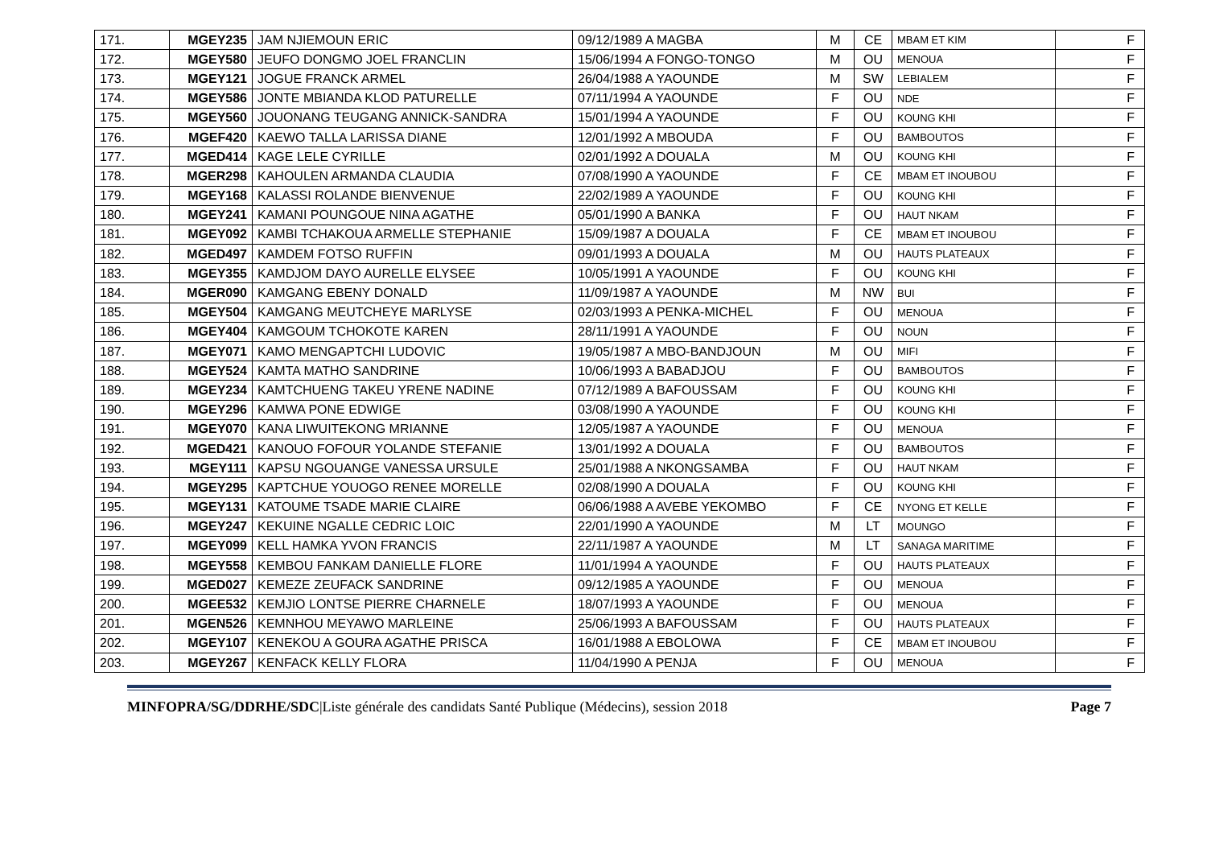| 171. | MGEY235 | JAM NJIEMOUN ERIC | 09/12/1989 A MAGBA | M | CE | MBAM ET KIM | F |
| 172. | MGEY580 | JEUFO DONGMO JOEL FRANCLIN | 15/06/1994 A FONGO-TONGO | M | OU | MENOUA | F |
| 173. | MGEY121 | JOGUE FRANCK ARMEL | 26/04/1988 A YAOUNDE | M | SW | LEBIALEM | F |
| 174. | MGEY586 | JONTE MBIANDA KLOD PATURELLE | 07/11/1994 A YAOUNDE | F | OU | NDE | F |
| 175. | MGEY560 | JOUONANG TEUGANG ANNICK-SANDRA | 15/01/1994 A YAOUNDE | F | OU | KOUNG KHI | F |
| 176. | MGEF420 | KAEWO TALLA LARISSA DIANE | 12/01/1992 A MBOUDA | F | OU | BAMBOUTOS | F |
| 177. | MGED414 | KAGE LELE CYRILLE | 02/01/1992 A DOUALA | M | OU | KOUNG KHI | F |
| 178. | MGER298 | KAHOULEN ARMANDA CLAUDIA | 07/08/1990 A YAOUNDE | F | CE | MBAM ET INOUBOU | F |
| 179. | MGEY168 | KALASSI ROLANDE BIENVENUE | 22/02/1989 A YAOUNDE | F | OU | KOUNG KHI | F |
| 180. | MGEY241 | KAMANI POUNGOUE NINA AGATHE | 05/01/1990 A BANKA | F | OU | HAUT NKAM | F |
| 181. | MGEY092 | KAMBI TCHAKOUA ARMELLE STEPHANIE | 15/09/1987 A DOUALA | F | CE | MBAM ET INOUBOU | F |
| 182. | MGED497 | KAMDEM FOTSO RUFFIN | 09/01/1993 A DOUALA | M | OU | HAUTS PLATEAUX | F |
| 183. | MGEY355 | KAMDJOM DAYO AURELLE ELYSEE | 10/05/1991 A YAOUNDE | F | OU | KOUNG KHI | F |
| 184. | MGER090 | KAMGANG EBENY DONALD | 11/09/1987 A YAOUNDE | M | NW | BUI | F |
| 185. | MGEY504 | KAMGANG MEUTCHEYE MARLYSE | 02/03/1993 A PENKA-MICHEL | F | OU | MENOUA | F |
| 186. | MGEY404 | KAMGOUM TCHOKOTE KAREN | 28/11/1991 A YAOUNDE | F | OU | NOUN | F |
| 187. | MGEY071 | KAMO MENGAPTCHI LUDOVIC | 19/05/1987 A MBO-BANDJOUN | M | OU | MIFI | F |
| 188. | MGEY524 | KAMTA MATHO SANDRINE | 10/06/1993 A BABADJOU | F | OU | BAMBOUTOS | F |
| 189. | MGEY234 | KAMTCHUENG TAKEU YRENE NADINE | 07/12/1989 A BAFOUSSAM | F | OU | KOUNG KHI | F |
| 190. | MGEY296 | KAMWA PONE EDWIGE | 03/08/1990 A YAOUNDE | F | OU | KOUNG KHI | F |
| 191. | MGEY070 | KANA LIWUITEKONG MRIANNE | 12/05/1987 A YAOUNDE | F | OU | MENOUA | F |
| 192. | MGED421 | KANOUO FOFOUR YOLANDE STEFANIE | 13/01/1992 A DOUALA | F | OU | BAMBOUTOS | F |
| 193. | MGEY111 | KAPSU NGOUANGE VANESSA URSULE | 25/01/1988 A NKONGSAMBA | F | OU | HAUT NKAM | F |
| 194. | MGEY295 | KAPTCHUE YOUOGO RENEE MORELLE | 02/08/1990 A DOUALA | F | OU | KOUNG KHI | F |
| 195. | MGEY131 | KATOUME TSADE MARIE CLAIRE | 06/06/1988 A AVEBE YEKOMBO | F | CE | NYONG ET KELLE | F |
| 196. | MGEY247 | KEKUINE NGALLE CEDRIC LOIC | 22/01/1990 A YAOUNDE | M | LT | MOUNGO | F |
| 197. | MGEY099 | KELL HAMKA YVON FRANCIS | 22/11/1987 A YAOUNDE | M | LT | SANAGA MARITIME | F |
| 198. | MGEY558 | KEMBOU FANKAM DANIELLE FLORE | 11/01/1994 A YAOUNDE | F | OU | HAUTS PLATEAUX | F |
| 199. | MGED027 | KEMEZE ZEUFACK SANDRINE | 09/12/1985 A YAOUNDE | F | OU | MENOUA | F |
| 200. | MGEE532 | KEMJIO LONTSE PIERRE CHARNELE | 18/07/1993 A YAOUNDE | F | OU | MENOUA | F |
| 201. | MGEN526 | KEMNHOU MEYAWO MARLEINE | 25/06/1993 A BAFOUSSAM | F | OU | HAUTS PLATEAUX | F |
| 202. | MGEY107 | KENEKOU A GOURA AGATHE PRISCA | 16/01/1988 A EBOLOWA | F | CE | MBAM ET INOUBOU | F |
| 203. | MGEY267 | KENFACK KELLY FLORA | 11/04/1990 A PENJA | F | OU | MENOUA | F |
MINFOPRA/SG/DDRHE/SDC|Liste générale des candidats Santé Publique (Médecins), session 2018 Page 7